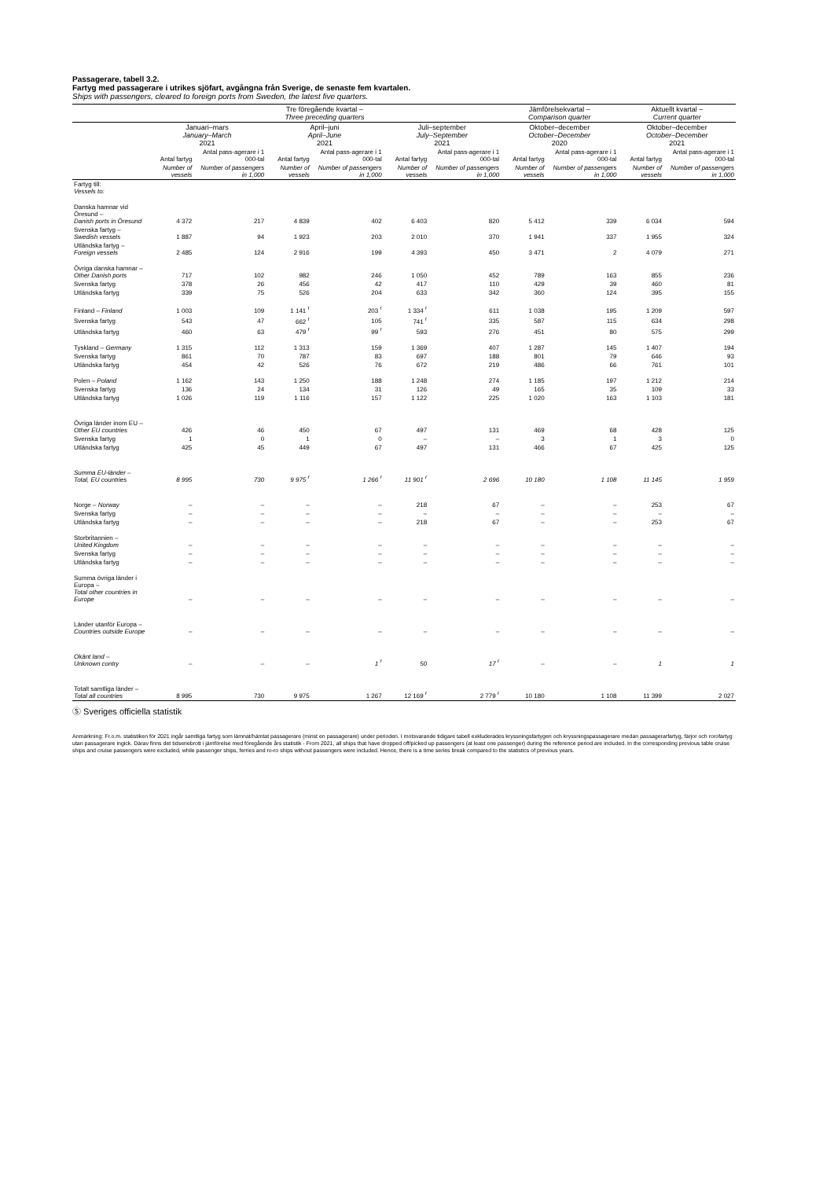Passagerare, tabell 3.2.
Fartyg med passagerare i utrikes sjöfart, avgångna från Sverige, de senaste fem kvartalen.
Ships with passengers, cleared to foreign ports from Sweden, the latest five quarters.
| | Tre föregående kvartal – Three preceding quarters | | | | | | Jämförelsekvartal – Comparison quarter | | Aktuellt kvartal – Current quarter | |
| --- | --- | --- | --- | --- | --- | --- | --- | --- | --- | --- |
| | Januari–mars January–March 2021 | | April–juni April–June 2021 | | Juli–september July–September 2021 | | Oktober–december October–December 2020 | | Oktober–december October–December 2021 | |
| | Antal fartyg | Antal pass-agerare i 1 000-tal | Antal fartyg | Antal pass-agerare i 1 000-tal | Antal fartyg | Antal pass-agerare i 1 000-tal | Antal fartyg | Antal pass-agerare i 1 000-tal | Antal fartyg | Antal pass-agerare i 1 000-tal |
| | Number of vessels | Number of passengers in 1,000 | Number of vessels | Number of passengers in 1,000 | Number of vessels | Number of passengers in 1,000 | Number of vessels | Number of passengers in 1,000 | Number of vessels | Number of passengers in 1,000 |
| Fartyg till: Vessels to: | | | | | | | | | | |
| Danska hamnar vid Öresund – Danish ports in Öresund | 4 372 | 217 | 4 839 | 402 | 6 403 | 820 | 5 412 | 339 | 6 034 | 594 |
| Svenska fartyg – Swedish vessels | 1 887 | 94 | 1 923 | 203 | 2 010 | 370 | 1 941 | 337 | 1 955 | 324 |
| Utländska fartyg – Foreign vessels | 2 485 | 124 | 2 916 | 199 | 4 393 | 450 | 3 471 | 2 | 4 079 | 271 |
| Övriga danska hamnar – Other Danish ports | 717 | 102 | 982 | 246 | 1 050 | 452 | 789 | 163 | 855 | 236 |
| Svenska fartyg | 378 | 26 | 456 | 42 | 417 | 110 | 429 | 39 | 460 | 81 |
| Utländska fartyg | 339 | 75 | 526 | 204 | 633 | 342 | 360 | 124 | 395 | 155 |
| Finland – Finland | 1 003 | 109 | 1 141 <sup>r</sup> | 203 <sup>r</sup> | 1 334 <sup>r</sup> | 611 | 1 038 | 195 | 1 209 | 597 |
| Svenska fartyg | 543 | 47 | 662 <sup>r</sup> | 105 | 741 <sup>r</sup> | 335 | 587 | 115 | 634 | 298 |
| Utländska fartyg | 460 | 63 | 479 <sup>r</sup> | 99 <sup>r</sup> | 593 | 276 | 451 | 80 | 575 | 299 |
| Tyskland – Germany | 1 315 | 112 | 1 313 | 159 | 1 369 | 407 | 1 287 | 145 | 1 407 | 194 |
| Svenska fartyg | 861 | 70 | 787 | 83 | 697 | 188 | 801 | 79 | 646 | 93 |
| Utländska fartyg | 454 | 42 | 526 | 76 | 672 | 219 | 486 | 66 | 761 | 101 |
| Polen – Poland | 1 162 | 143 | 1 250 | 188 | 1 248 | 274 | 1 185 | 197 | 1 212 | 214 |
| Svenska fartyg | 136 | 24 | 134 | 31 | 126 | 49 | 165 | 35 | 109 | 33 |
| Utländska fartyg | 1 026 | 119 | 1 116 | 157 | 1 122 | 225 | 1 020 | 163 | 1 103 | 181 |
| Övriga länder inom EU – Other EU countries | 426 | 46 | 450 | 67 | 497 | 131 | 469 | 68 | 428 | 125 |
| Svenska fartyg | 1 | 0 | 1 | 0 | – | – | 3 | 1 | 3 | 0 |
| Utländska fartyg | 425 | 45 | 449 | 67 | 497 | 131 | 466 | 67 | 425 | 125 |
| Summa EU-länder – Total, EU countries | 8 995 | 730 | 9 975 <sup>r</sup> | 1 266 <sup>r</sup> | 11 901 <sup>r</sup> | 2 696 | 10 180 | 1 108 | 11 145 | 1 959 |
| Norge – Norway | – | – | – | – | 218 | 67 | – | – | 253 | 67 |
| Svenska fartyg | – | – | – | – | – | – | – | – | – | – |
| Utländska fartyg | – | – | – | – | 218 | 67 | – | – | 253 | 67 |
| Storbritannien – United Kingdom | – | – | – | – | – | – | – | – | – | – |
| Svenska fartyg | – | – | – | – | – | – | – | – | – | – |
| Utländska fartyg | – | – | – | – | – | – | – | – | – | – |
| Summa övriga länder i Europa – Total other countries in Europe | – | – | – | – | – | – | – | – | – | – |
| Länder utanför Europa – Countries outside Europe | – | – | – | – | – | – | – | – | – | – |
| Okänt land – Unknown contry | – | – | – | 1 <sup>r</sup> | 50 | 17 <sup>r</sup> | – | – | 1 | 1 |
| Totalt samtliga länder – Total all countries | 8 995 | 730 | 9 975 | 1 267 | 12 169 <sup>r</sup> | 2 779 <sup>r</sup> | 10 180 | 1 108 | 11 399 | 2 027 |
Ⓢ Sveriges officiella statistik
Anmärkning: Fr.o.m. statistiken för 2021 ingår samtliga fartyg som lämnat/hämtat passagerare (minst en passagerare) under perioden. I motsvarande tidigare tabell exkluderades kryssningsfartygen och kryssningspassagerare medan passagerarfartyg, färjor och rorofartyg utan passagerare ingick. Därav finns det tidseriebrott i jämförelse med föregående års statistik - From 2021, all ships that have dropped off/picked up passengers (at least one passenger) during the reference period are included. In the corresponding previous table cruise ships and cruise passengers were excluded, while passenger ships, ferries and ro-ro ships without passengers were included. Hence, there is a time series break compared to the statistics of previous years.